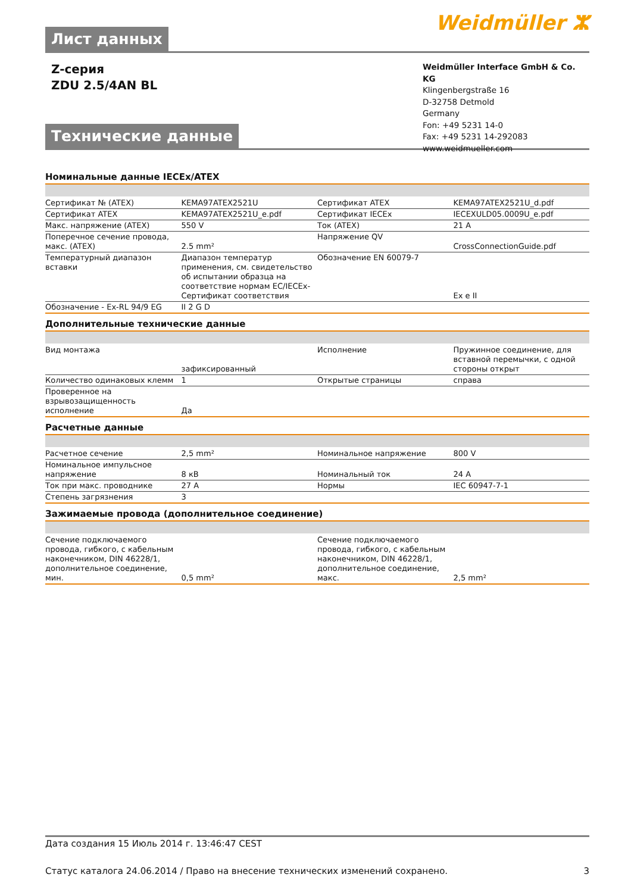Лист данных
Weidmüller ⵣ
Z-серия
ZDU 2.5/4AN BL
Технические данные
Weidmüller Interface GmbH & Co. KG
Klingenbergstraße 16
D-32758 Detmold
Germany
Fon: +49 5231 14-0
Fax: +49 5231 14-292083
www.weidmueller.com
Номинальные данные IECEx/ATEX
| Сертификат № (ATEX) | KEMA97ATEX2521U | | Сертификат ATEX | KEMA97ATEX2521U_d.pdf |
| Сертификат ATEX | KEMA97ATEX2521U_e.pdf | | Сертификат IECEx | IECEXULD05.0009U_e.pdf |
| Макс. напряжение (ATEX) | 550 V | | Ток (ATEX) | 21 A |
| Поперечное сечение провода, макс. (ATEX) | 2.5 mm² | | Напряжение QV | CrossConnectionGuide.pdf |
| Температурный диапазон вставки | Диапазон температур применения, см. свидетельство об испытании образца на соответствие нормам EC/IECEx-Сертификат соответствия | | Обозначение EN 60079-7 | Ex e II |
| Обозначение - Ex-RL 94/9 EG | II 2 G D | | | |
Дополнительные технические данные
| Вид монтажа | зафиксированный | | Исполнение | Пружинное соединение, для вставной перемычки, с одной стороны открыт |
| Количество одинаковых клемм | 1 | | Открытые страницы | справа |
| Проверенное на взрывозащищенность исполнение | Да | | | |
Расчетные данные
| Расчетное сечение | 2,5 mm² | | Номинальное напряжение | 800 V |
| Номинальное импульсное напряжение | 8 кВ | | Номинальный ток | 24 A |
| Ток при макс. проводнике | 27 A | | Нормы | IEC 60947-7-1 |
| Степень загрязнения | 3 | | | |
Зажимаемые провода (дополнительное соединение)
| Сечение подключаемого провода, гибкого, с кабельным наконечником, DIN 46228/1, дополнительное соединение, мин. | 0,5 mm² | | Сечение подключаемого провода, гибкого, с кабельным наконечником, DIN 46228/1, дополнительное соединение, макс. | 2,5 mm² |
Дата создания 15 Июль 2014 г. 13:46:47 CEST
Статус каталога 24.06.2014 / Право на внесение технических изменений сохранено. 3